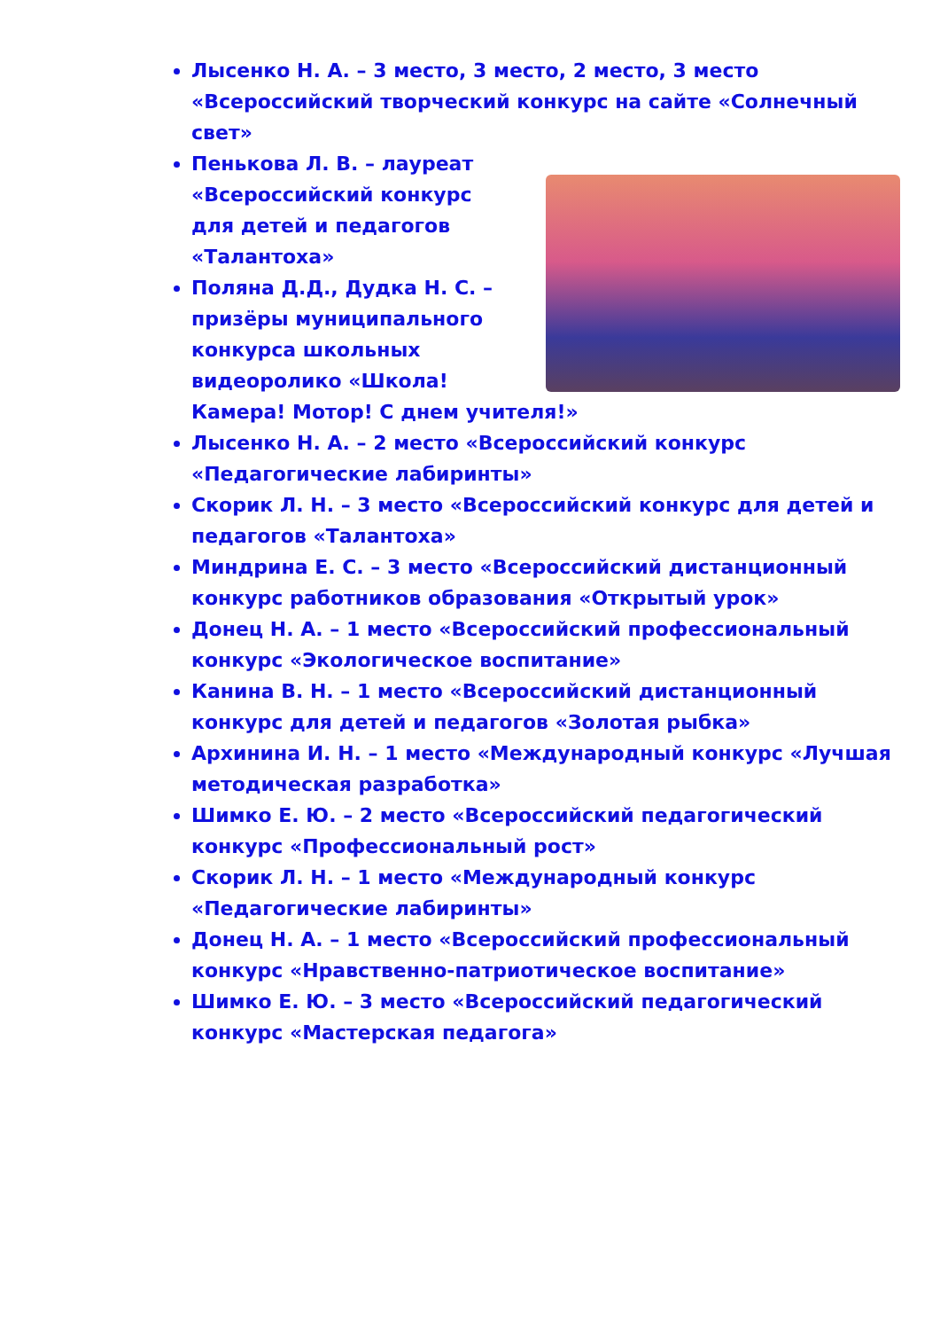Лысенко Н. А. – 3 место, 3 место, 2 место, 3 место «Всероссийский творческий конкурс на сайте «Солнечный свет»
Пенькова Л. В. – лауреат «Всероссийский конкурс для детей и педагогов «Талантоха»
Поляна Д.Д., Дудка Н. С. – призёры муниципального конкурса школьных видеоролико «Школа! Камера! Мотор! С днем учителя!»
Лысенко Н. А. – 2 место «Всероссийский конкурс «Педагогические лабиринты»
Скорик Л. Н. – 3 место «Всероссийский конкурс для детей и педагогов «Талантоха»
Миндрина Е. С. – 3 место «Всероссийский дистанционный конкурс работников образования «Открытый урок»
Донец Н. А. – 1 место «Всероссийский профессиональный конкурс «Экологическое воспитание»
Канина В. Н. – 1 место «Всероссийский дистанционный конкурс для детей и педагогов «Золотая рыбка»
Архинина И. Н. – 1 место «Международный конкурс «Лучшая методическая разработка»
Шимко Е. Ю. – 2 место «Всероссийский педагогический конкурс «Профессиональный рост»
Скорик Л. Н. – 1 место «Международный конкурс «Педагогические лабиринты»
Донец Н. А. – 1 место «Всероссийский профессиональный конкурс «Нравственно-патриотическое воспитание»
Шимко Е. Ю. – 3 место «Всероссийский педагогический конкурс «Мастерская педагога»